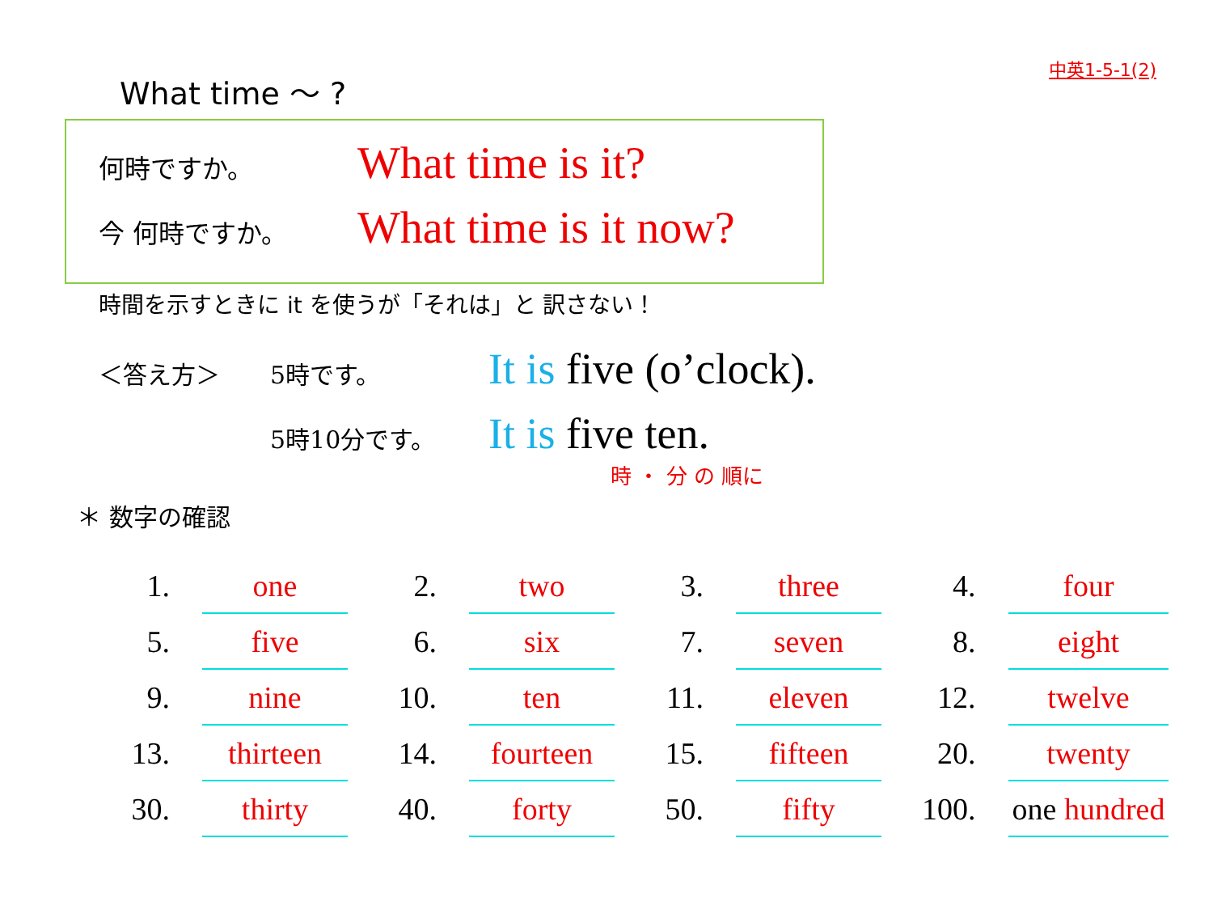中英1-5-1(2)
What time 〜 ?
何時ですか。 What time is it?
今 何時ですか。 What time is it now?
時間を示すときに it を使うが「それは」と 訳さない！
＜答え方＞ 5時です。 It is five (o’clock).
5時10分です。 It is five ten.
時 ・ 分 の 順に
＊ 数字の確認
| 1. | one | | 2. | two | | 3. | three | | 4. | four |
| 5. | five | | 6. | six | | 7. | seven | | 8. | eight |
| 9. | nine | | 10. | ten | | 11. | eleven | | 12. | twelve |
| 13. | thirteen | | 14. | fourteen | | 15. | fifteen | | 20. | twenty |
| 30. | thirty | | 40. | forty | | 50. | fifty | | 100. | one hundred |